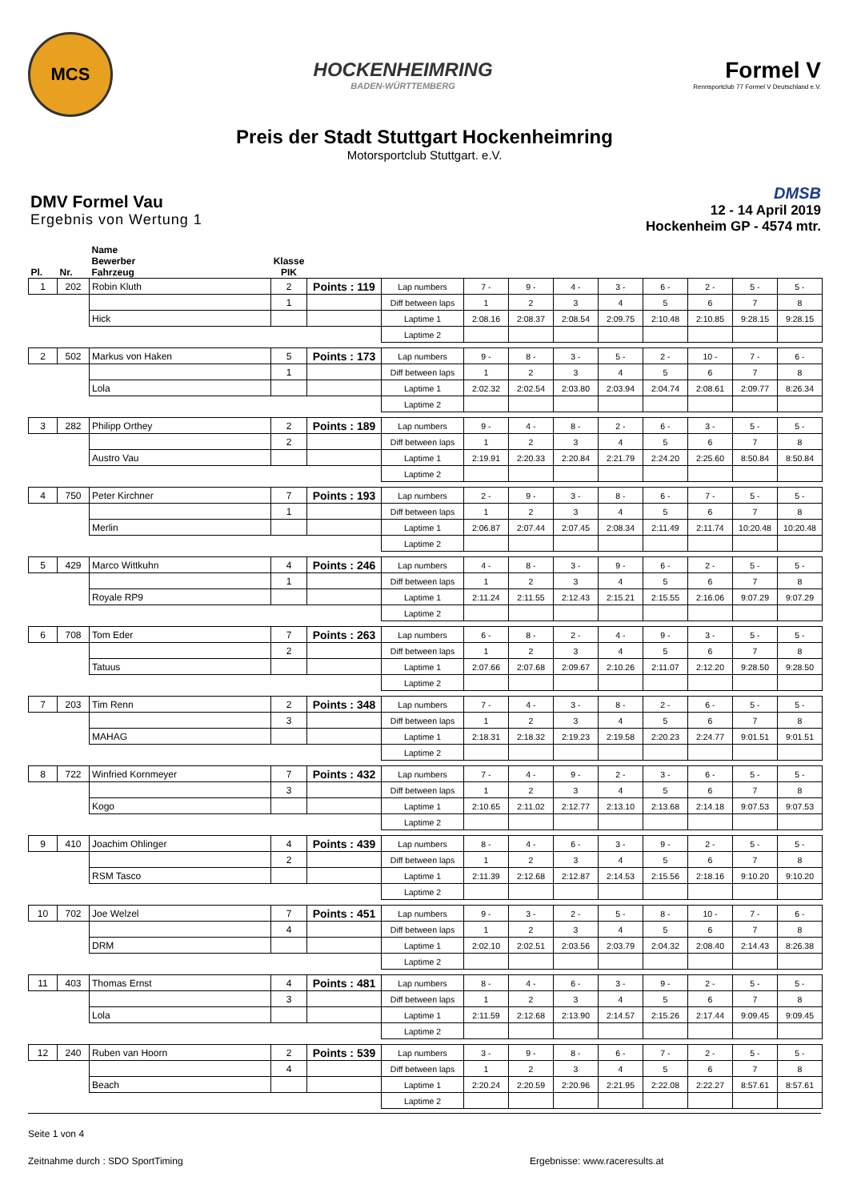MCS
HOCKENHEIMRING
BADEN-WÜRTTEMBERG
Formel V
Rennsportclub 77 Formel V Deutschland e.V.
Preis der Stadt Stuttgart Hockenheimring
Motorsportclub Stuttgart. e.V.
DMV Formel Vau
Ergebnis von Wertung 1
DMSB
12 - 14 April 2019
Hockenheim GP - 4574 mtr.
| Pl. | Nr. | Name Bewerber Fahrzeug | Klasse PIK | | | | | | | | | | |
| --- | --- | --- | --- | --- | --- | --- | --- | --- | --- | --- | --- | --- | --- |
| 1 | 202 | Robin Kluth | 2 | Points : 119 | Lap numbers | 7 - | 9 - | 4 - | 3 - | 6 - | 2 - | 5 - | 5 - |
| | | | 1 | | Diff between laps | 1 | 2 | 3 | 4 | 5 | 6 | 7 | 8 |
| | | Hick | | | Laptime 1 | 2:08.16 | 2:08.37 | 2:08.54 | 2:09.75 | 2:10.48 | 2:10.85 | 9:28.15 | 9:28.15 |
| | | | | | Laptime 2 | | | | | | | | |
| 2 | 502 | Markus von Haken | 5 | Points : 173 | Lap numbers | 9 - | 8 - | 3 - | 5 - | 2 - | 10 - | 7 - | 6 - |
| | | | 1 | | Diff between laps | 1 | 2 | 3 | 4 | 5 | 6 | 7 | 8 |
| | | Lola | | | Laptime 1 | 2:02.32 | 2:02.54 | 2:03.80 | 2:03.94 | 2:04.74 | 2:08.61 | 2:09.77 | 8:26.34 |
| | | | | | Laptime 2 | | | | | | | | |
| 3 | 282 | Philipp Orthey | 2 | Points : 189 | Lap numbers | 9 - | 4 - | 8 - | 2 - | 6 - | 3 - | 5 - | 5 - |
| | | | 2 | | Diff between laps | 1 | 2 | 3 | 4 | 5 | 6 | 7 | 8 |
| | | Austro Vau | | | Laptime 1 | 2:19.91 | 2:20.33 | 2:20.84 | 2:21.79 | 2:24.20 | 2:25.60 | 8:50.84 | 8:50.84 |
| | | | | | Laptime 2 | | | | | | | | |
| 4 | 750 | Peter Kirchner | 7 | Points : 193 | Lap numbers | 2 - | 9 - | 3 - | 8 - | 6 - | 7 - | 5 - | 5 - |
| | | | 1 | | Diff between laps | 1 | 2 | 3 | 4 | 5 | 6 | 7 | 8 |
| | | Merlin | | | Laptime 1 | 2:06.87 | 2:07.44 | 2:07.45 | 2:08.34 | 2:11.49 | 2:11.74 | 10:20.48 | 10:20.48 |
| | | | | | Laptime 2 | | | | | | | | |
| 5 | 429 | Marco Wittkuhn | 4 | Points : 246 | Lap numbers | 4 - | 8 - | 3 - | 9 - | 6 - | 2 - | 5 - | 5 - |
| | | | 1 | | Diff between laps | 1 | 2 | 3 | 4 | 5 | 6 | 7 | 8 |
| | | Royale RP9 | | | Laptime 1 | 2:11.24 | 2:11.55 | 2:12.43 | 2:15.21 | 2:15.55 | 2:16.06 | 9:07.29 | 9:07.29 |
| | | | | | Laptime 2 | | | | | | | | |
| 6 | 708 | Tom Eder | 7 | Points : 263 | Lap numbers | 6 - | 8 - | 2 - | 4 - | 9 - | 3 - | 5 - | 5 - |
| | | | 2 | | Diff between laps | 1 | 2 | 3 | 4 | 5 | 6 | 7 | 8 |
| | | Tatuus | | | Laptime 1 | 2:07.66 | 2:07.68 | 2:09.67 | 2:10.26 | 2:11.07 | 2:12.20 | 9:28.50 | 9:28.50 |
| | | | | | Laptime 2 | | | | | | | | |
| 7 | 203 | Tim Renn | 2 | Points : 348 | Lap numbers | 7 - | 4 - | 3 - | 8 - | 2 - | 6 - | 5 - | 5 - |
| | | | 3 | | Diff between laps | 1 | 2 | 3 | 4 | 5 | 6 | 7 | 8 |
| | | MAHAG | | | Laptime 1 | 2:18.31 | 2:18.32 | 2:19.23 | 2:19.58 | 2:20.23 | 2:24.77 | 9:01.51 | 9:01.51 |
| | | | | | Laptime 2 | | | | | | | | |
| 8 | 722 | Winfried Kornmeyer | 7 | Points : 432 | Lap numbers | 7 - | 4 - | 9 - | 2 - | 3 - | 6 - | 5 - | 5 - |
| | | | 3 | | Diff between laps | 1 | 2 | 3 | 4 | 5 | 6 | 7 | 8 |
| | | Kogo | | | Laptime 1 | 2:10.65 | 2:11.02 | 2:12.77 | 2:13.10 | 2:13.68 | 2:14.18 | 9:07.53 | 9:07.53 |
| | | | | | Laptime 2 | | | | | | | | |
| 9 | 410 | Joachim Ohlinger | 4 | Points : 439 | Lap numbers | 8 - | 4 - | 6 - | 3 - | 9 - | 2 - | 5 - | 5 - |
| | | | 2 | | Diff between laps | 1 | 2 | 3 | 4 | 5 | 6 | 7 | 8 |
| | | RSM Tasco | | | Laptime 1 | 2:11.39 | 2:12.68 | 2:12.87 | 2:14.53 | 2:15.56 | 2:18.16 | 9:10.20 | 9:10.20 |
| | | | | | Laptime 2 | | | | | | | | |
| 10 | 702 | Joe Welzel | 7 | Points : 451 | Lap numbers | 9 - | 3 - | 2 - | 5 - | 8 - | 10 - | 7 - | 6 - |
| | | | 4 | | Diff between laps | 1 | 2 | 3 | 4 | 5 | 6 | 7 | 8 |
| | | DRM | | | Laptime 1 | 2:02.10 | 2:02.51 | 2:03.56 | 2:03.79 | 2:04.32 | 2:08.40 | 2:14.43 | 8:26.38 |
| | | | | | Laptime 2 | | | | | | | | |
| 11 | 403 | Thomas Ernst | 4 | Points : 481 | Lap numbers | 8 - | 4 - | 6 - | 3 - | 9 - | 2 - | 5 - | 5 - |
| | | | 3 | | Diff between laps | 1 | 2 | 3 | 4 | 5 | 6 | 7 | 8 |
| | | Lola | | | Laptime 1 | 2:11.59 | 2:12.68 | 2:13.90 | 2:14.57 | 2:15.26 | 2:17.44 | 9:09.45 | 9:09.45 |
| | | | | | Laptime 2 | | | | | | | | |
| 12 | 240 | Ruben van Hoorn | 2 | Points : 539 | Lap numbers | 3 - | 9 - | 8 - | 6 - | 7 - | 2 - | 5 - | 5 - |
| | | | 4 | | Diff between laps | 1 | 2 | 3 | 4 | 5 | 6 | 7 | 8 |
| | | Beach | | | Laptime 1 | 2:20.24 | 2:20.59 | 2:20.96 | 2:21.95 | 2:22.08 | 2:22.27 | 8:57.61 | 8:57.61 |
| | | | | | Laptime 2 | | | | | | | | |
Seite 1 von 4
Zeitnahme durch : SDO SportTiming Ergebnisse: www.raceresults.at